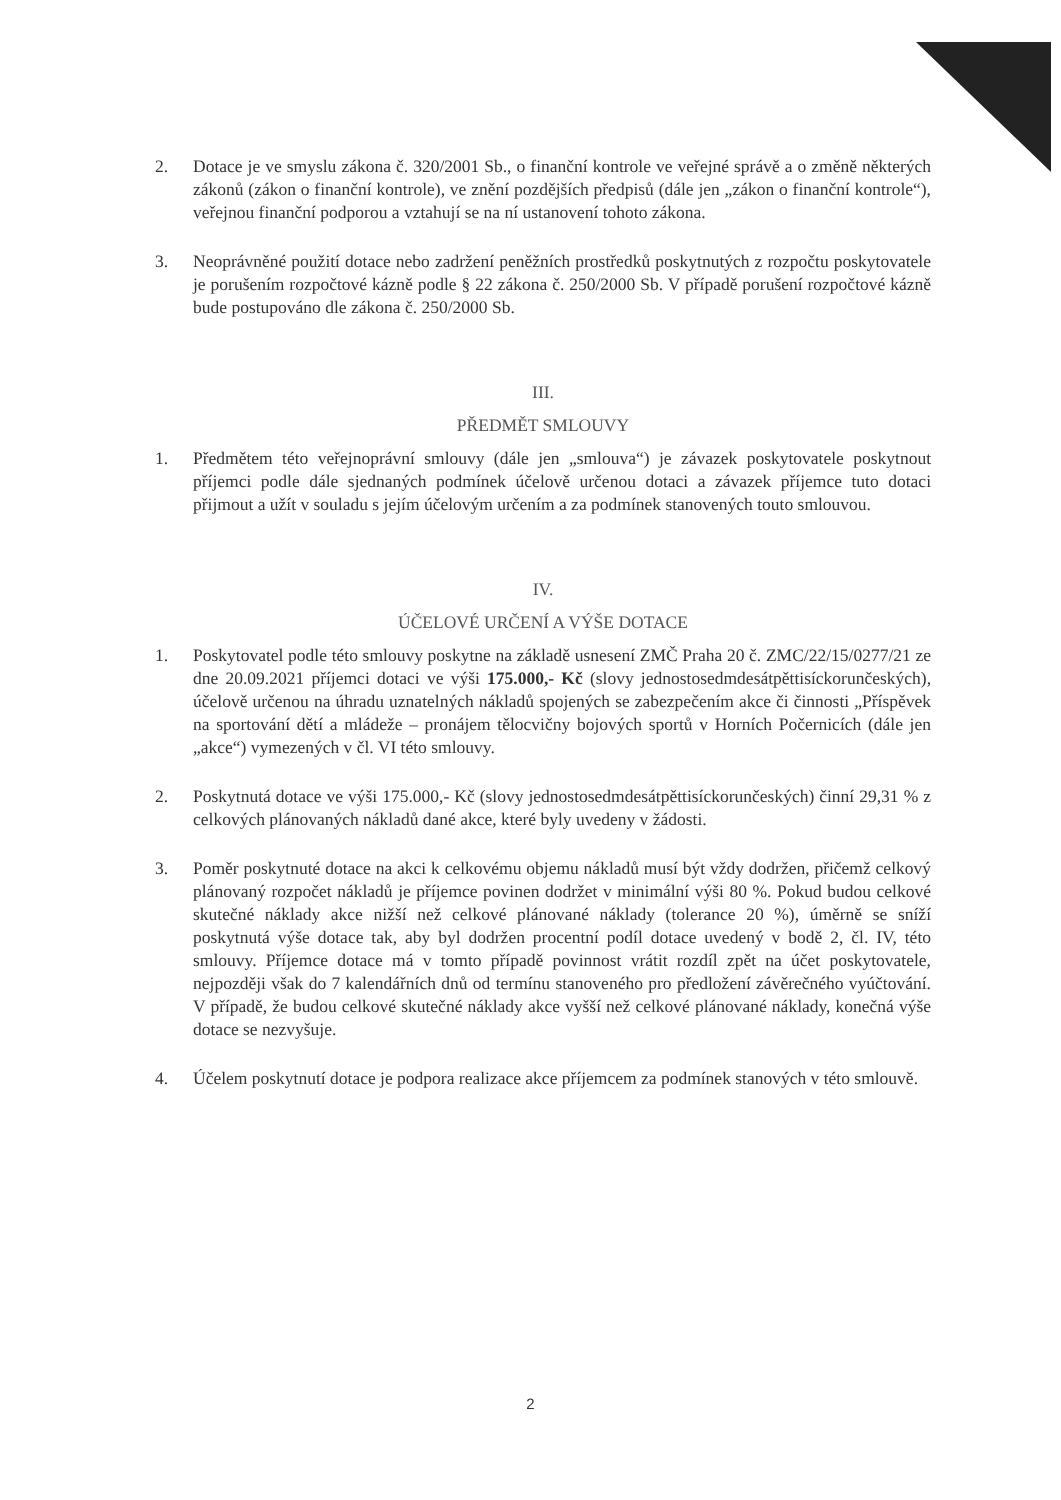2. Dotace je ve smyslu zákona č. 320/2001 Sb., o finanční kontrole ve veřejné správě a o změně některých zákonů (zákon o finanční kontrole), ve znění pozdějších předpisů (dále jen „zákon o finanční kontrole“), veřejnou finanční podporou a vztahují se na ní ustanovení tohoto zákona.
3. Neoprávněné použití dotace nebo zadržení peněžních prostředků poskytnutých z rozpočtu poskytovatele je porušením rozpočtové kázně podle § 22 zákona č. 250/2000 Sb. V případě porušení rozpočtové kázně bude postupováno dle zákona č. 250/2000 Sb.
III.
PŘEDMĚT SMLOUVY
1. Předmětem této veřejnoprávní smlouvy (dále jen „smlouva“) je závazek poskytovatele poskytnout příjemci podle dále sjednaných podmínek účelově určenou dotaci a závazek příjemce tuto dotaci přijmout a užít v souladu s jejím účelovým určením a za podmínek stanovených touto smlouvou.
IV.
ÚČELOVÉ URČENÍ A VÝŠE DOTACE
1. Poskytovatel podle této smlouvy poskytne na základě usnesení ZMČ Praha 20 č. ZMC/22/15/0277/21 ze dne 20.09.2021 příjemci dotaci ve výši 175.000,- Kč (slovy jednostosedmdesátpěttisíckorunčeských), účelově určenou na úhradu uznatelných nákladů spojených se zabezpečením akce či činnosti „Příspěvek na sportování dětí a mládeže – pronájem tělocvičny bojových sportů v Horních Počernicích (dále jen „akce“) vymezených v čl. VI této smlouvy.
2. Poskytnutá dotace ve výši 175.000,- Kč (slovy jednostosedmdesátpěttisíckorunčeských) činní 29,31 % z celkových plánovaných nákladů dané akce, které byly uvedeny v žádosti.
3. Poměr poskytnuté dotace na akci k celkovému objemu nákladů musí být vždy dodržen, přičemž celkový plánovaný rozpočet nákladů je příjemce povinen dodržet v minimální výši 80 %. Pokud budou celkové skutečné náklady akce nižší než celkové plánované náklady (tolerance 20 %), úměrně se sníží poskytnutá výše dotace tak, aby byl dodržen procentní podíl dotace uvedený v bodě 2, čl. IV, této smlouvy. Příjemce dotace má v tomto případě povinnost vrátit rozdíl zpět na účet poskytovatele, nejpozději však do 7 kalendářních dnů od termínu stanoveného pro předložení závěrečného vyúčtování. V případě, že budou celkové skutečné náklady akce vyšší než celkové plánované náklady, konečná výše dotace se nezvyšuje.
4. Účelem poskytnutí dotace je podpora realizace akce příjemcem za podmínek stanových v této smlouvě.
2